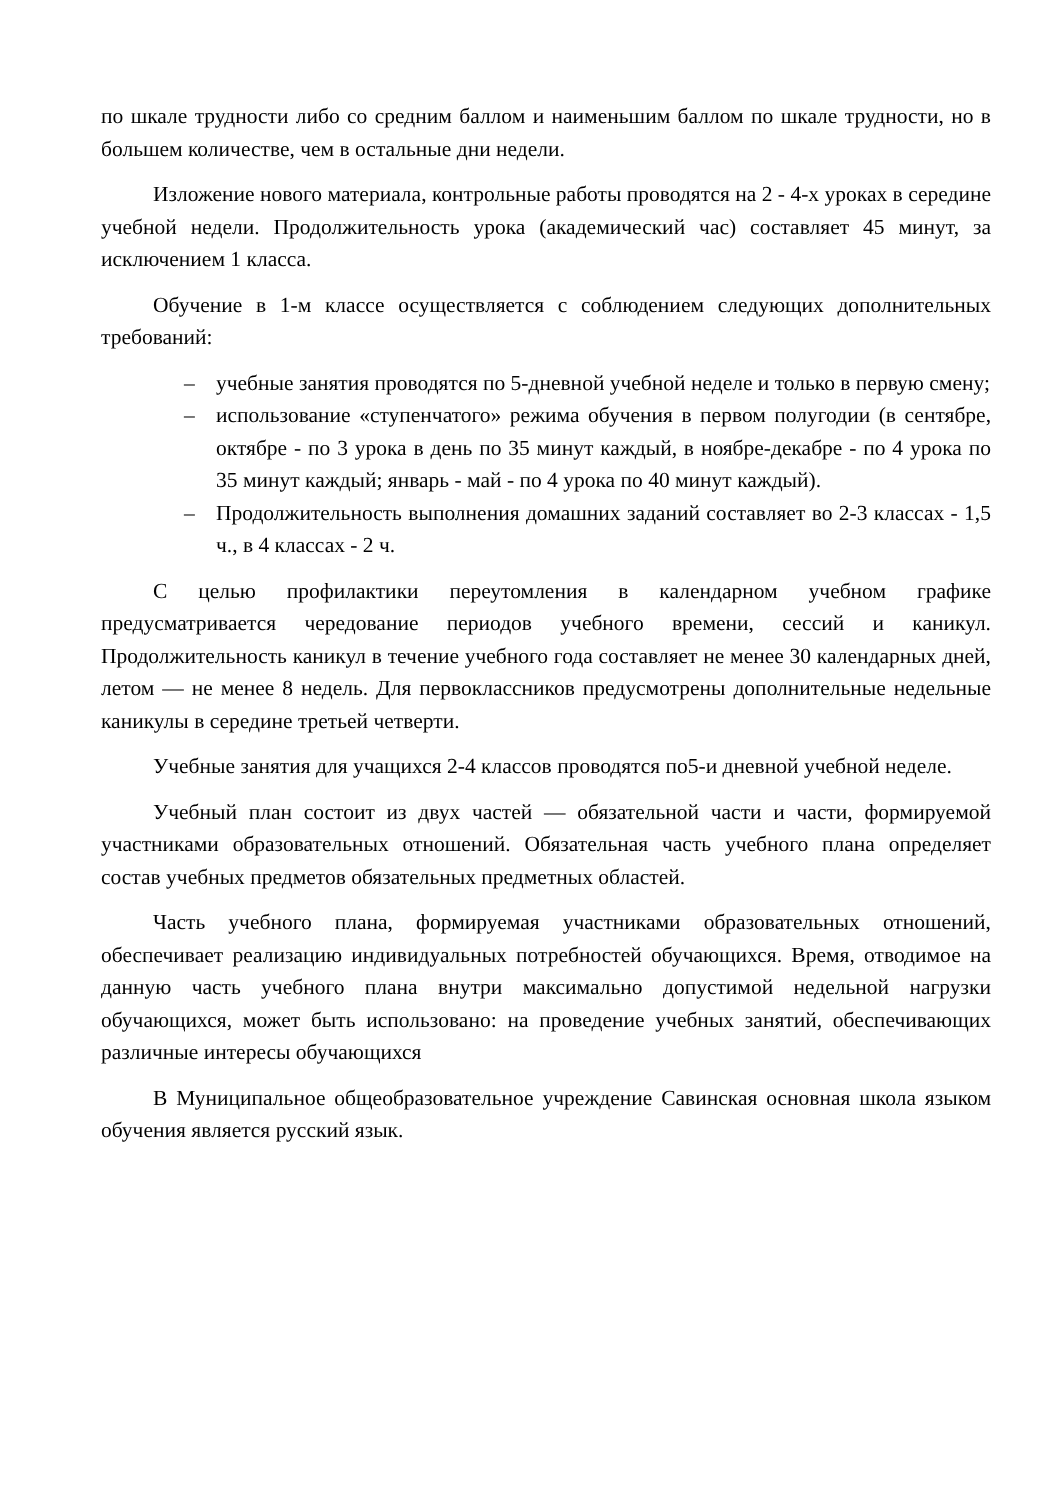по шкале трудности либо со средним баллом и наименьшим баллом по шкале трудности, но в большем количестве, чем в остальные дни недели.
Изложение нового материала, контрольные работы проводятся на 2 - 4-х уроках в середине учебной недели. Продолжительность урока (академический час) составляет 45 минут, за исключением 1 класса.
Обучение в 1-м классе осуществляется с соблюдением следующих дополнительных требований:
– учебные занятия проводятся по 5-дневной учебной неделе и только в первую смену;
– использование «ступенчатого» режима обучения в первом полугодии (в сентябре, октябре - по 3 урока в день по 35 минут каждый, в ноябре-декабре - по 4 урока по 35 минут каждый; январь - май - по 4 урока по 40 минут каждый).
– Продолжительность выполнения домашних заданий составляет во 2-3 классах - 1,5 ч., в 4 классах - 2 ч.
С целью профилактики переутомления в календарном учебном графике предусматривается чередование периодов учебного времени, сессий и каникул. Продолжительность каникул в течение учебного года составляет не менее 30 календарных дней, летом — не менее 8 недель. Для первоклассников предусмотрены дополнительные недельные каникулы в середине третьей четверти.
Учебные занятия для учащихся 2-4 классов проводятся по5-и дневной учебной неделе.
Учебный план состоит из двух частей — обязательной части и части, формируемой участниками образовательных отношений. Обязательная часть учебного плана определяет состав учебных предметов обязательных предметных областей.
Часть учебного плана, формируемая участниками образовательных отношений, обеспечивает реализацию индивидуальных потребностей обучающихся. Время, отводимое на данную часть учебного плана внутри максимально допустимой недельной нагрузки обучающихся, может быть использовано: на проведение учебных занятий, обеспечивающих различные интересы обучающихся
В Муниципальное общеобразовательное учреждение Савинская основная школа языком обучения является русский язык.